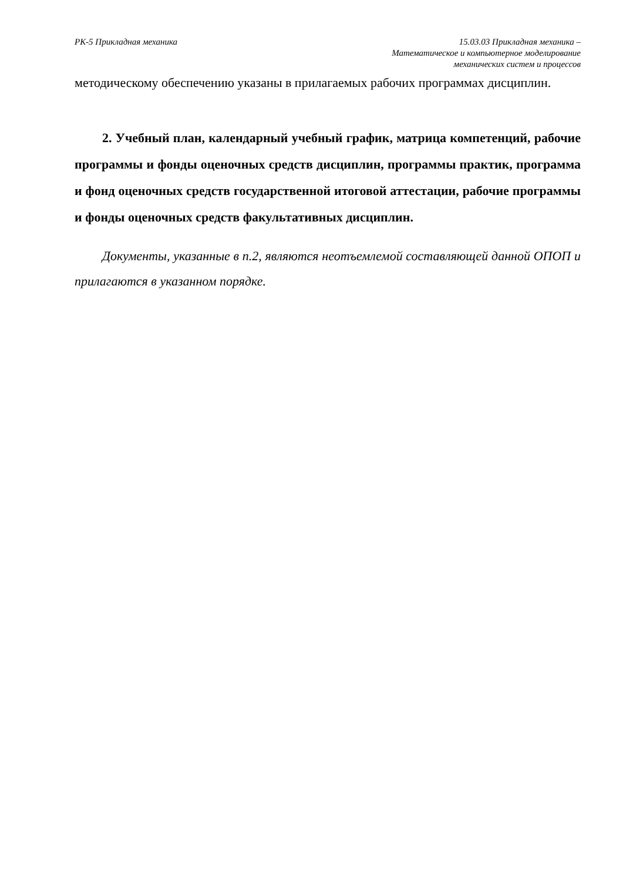РК-5 Прикладная механика 15.03.03 Прикладная механика –
Математическое и компьютерное моделирование
механических систем и процессов
методическому обеспечению указаны в прилагаемых рабочих программах дисциплин.
2. Учебный план, календарный учебный график, матрица компетенций, рабочие программы и фонды оценочных средств дисциплин, программы практик, программа и фонд оценочных средств государственной итоговой аттестации, рабочие программы и фонды оценочных средств факультативных дисциплин.
Документы, указанные в п.2, являются неотъемлемой составляющей данной ОПОП и прилагаются в указанном порядке.